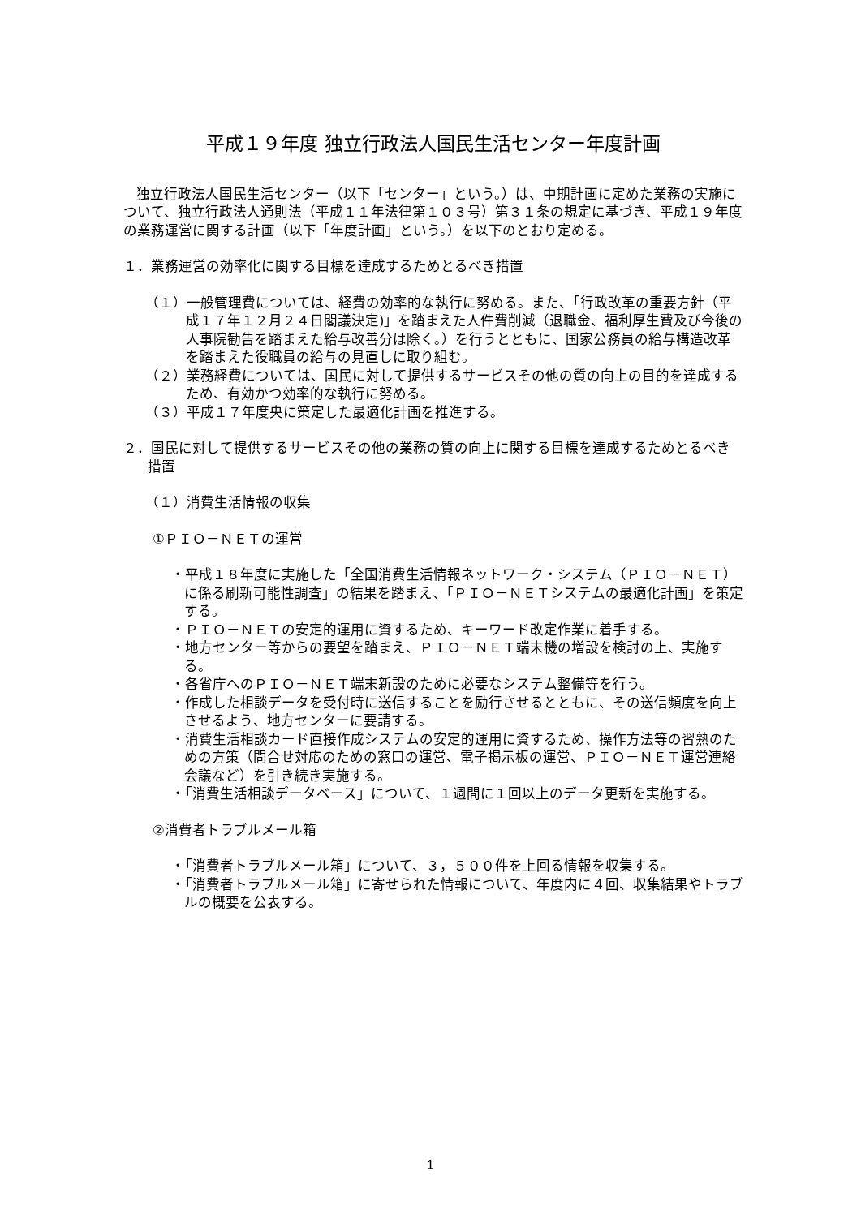平成１９年度 独立行政法人国民生活センター年度計画
独立行政法人国民生活センター（以下「センター」という。）は、中期計画に定めた業務の実施について、独立行政法人通則法（平成１１年法律第１０３号）第３１条の規定に基づき、平成１９年度の業務運営に関する計画（以下「年度計画」という。）を以下のとおり定める。
１．業務運営の効率化に関する目標を達成するためとるべき措置
（１）一般管理費については、経費の効率的な執行に努める。また、「行政改革の重要方針（平成１７年１２月２４日閣議決定)」を踏まえた人件費削減（退職金、福利厚生費及び今後の人事院勧告を踏まえた給与改善分は除く。）を行うとともに、国家公務員の給与構造改革を踏まえた役職員の給与の見直しに取り組む。
（２）業務経費については、国民に対して提供するサービスその他の質の向上の目的を達成するため、有効かつ効率的な執行に努める。
（３）平成１７年度央に策定した最適化計画を推進する。
２．国民に対して提供するサービスその他の業務の質の向上に関する目標を達成するためとるべき措置
（１）消費生活情報の収集
①ＰＩＯ－ＮＥＴの運営
・平成１８年度に実施した「全国消費生活情報ネットワーク・システム（ＰＩＯ－ＮＥＴ）に係る刷新可能性調査」の結果を踏まえ、「ＰＩＯ－ＮＥＴシステムの最適化計画」を策定する。
・ＰＩＯ－ＮＥＴの安定的運用に資するため、キーワード改定作業に着手する。
・地方センター等からの要望を踏まえ、ＰＩＯ－ＮＥＴ端末機の増設を検討の上、実施する。
・各省庁へのＰＩＯ－ＮＥＴ端末新設のために必要なシステム整備等を行う。
・作成した相談データを受付時に送信することを励行させるとともに、その送信頻度を向上させるよう、地方センターに要請する。
・消費生活相談カード直接作成システムの安定的運用に資するため、操作方法等の習熟のための方策（問合せ対応のための窓口の運営、電子掲示板の運営、ＰＩＯ－ＮＥＴ運営連絡会議など）を引き続き実施する。
・「消費生活相談データベース」について、１週間に１回以上のデータ更新を実施する。
②消費者トラブルメール箱
・「消費者トラブルメール箱」について、３，５００件を上回る情報を収集する。
・「消費者トラブルメール箱」に寄せられた情報について、年度内に４回、収集結果やトラブルの概要を公表する。
1